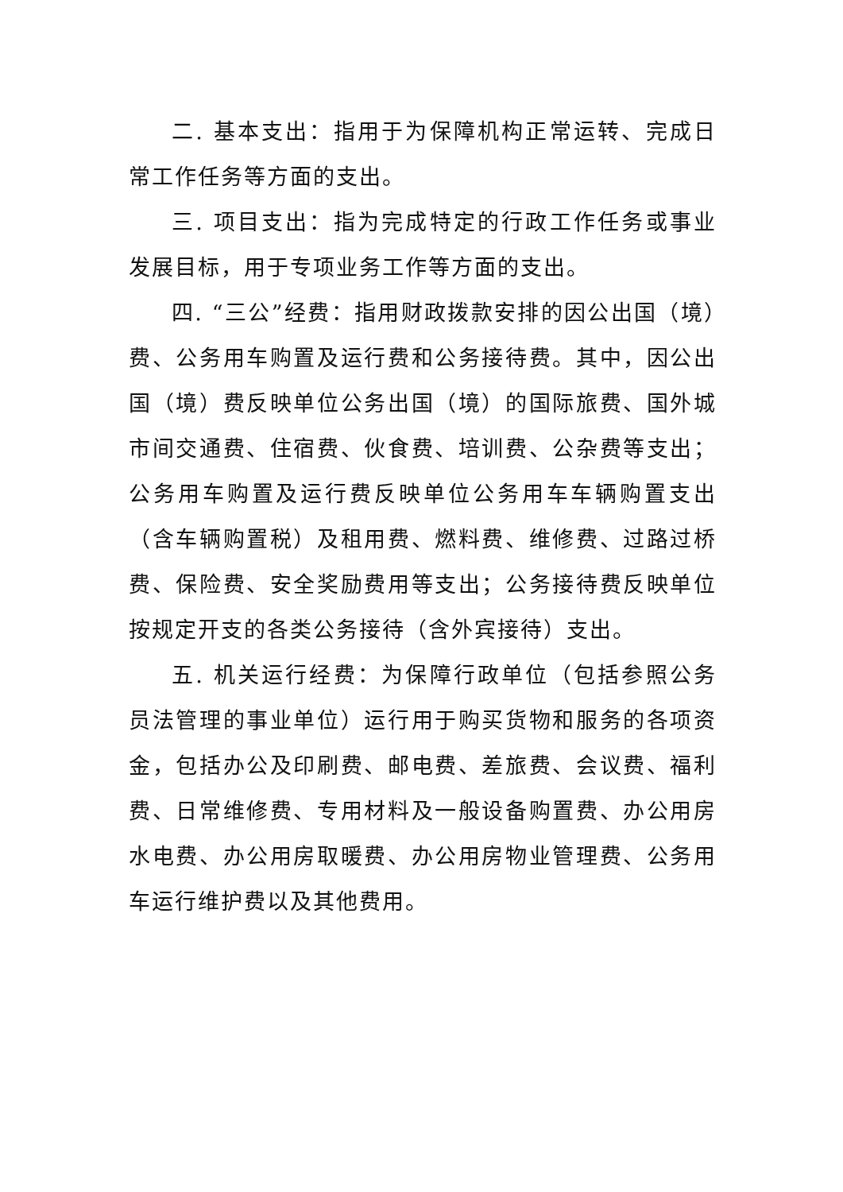二. 基本支出：指用于为保障机构正常运转、完成日常工作任务等方面的支出。
三. 项目支出：指为完成特定的行政工作任务或事业发展目标，用于专项业务工作等方面的支出。
四. “三公”经费：指用财政拨款安排的因公出国（境）费、公务用车购置及运行费和公务接待费。其中，因公出国（境）费反映单位公务出国（境）的国际旅费、国外城市间交通费、住宿费、伙食费、培训费、公杂费等支出；公务用车购置及运行费反映单位公务用车车辆购置支出（含车辆购置税）及租用费、燃料费、维修费、过路过桥费、保险费、安全奖励费用等支出；公务接待费反映单位按规定开支的各类公务接待（含外宾接待）支出。
五. 机关运行经费：为保障行政单位（包括参照公务员法管理的事业单位）运行用于购买货物和服务的各项资金，包括办公及印刷费、邮电费、差旅费、会议费、福利费、日常维修费、专用材料及一般设备购置费、办公用房水电费、办公用房取暖费、办公用房物业管理费、公务用车运行维护费以及其他费用。